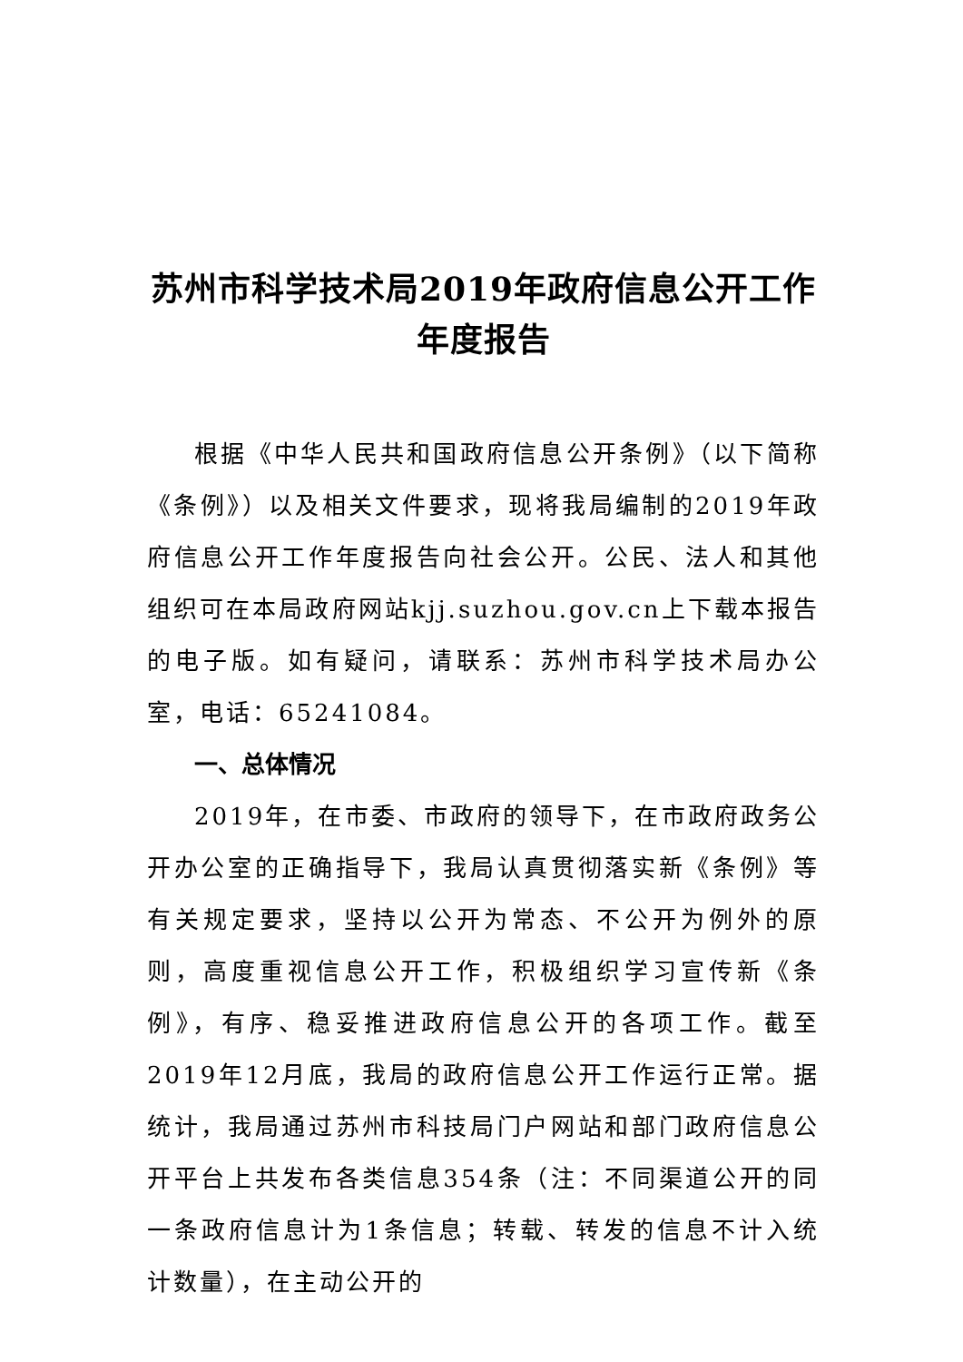苏州市科学技术局2019年政府信息公开工作年度报告
根据《中华人民共和国政府信息公开条例》（以下简称《条例》）以及相关文件要求，现将我局编制的2019年政府信息公开工作年度报告向社会公开。公民、法人和其他组织可在本局政府网站kjj.suzhou.gov.cn上下载本报告的电子版。如有疑问，请联系：苏州市科学技术局办公室，电话：65241084。
一、总体情况
2019年，在市委、市政府的领导下，在市政府政务公开办公室的正确指导下，我局认真贯彻落实新《条例》等有关规定要求，坚持以公开为常态、不公开为例外的原则，高度重视信息公开工作，积极组织学习宣传新《条例》，有序、稳妥推进政府信息公开的各项工作。截至2019年12月底，我局的政府信息公开工作运行正常。据统计，我局通过苏州市科技局门户网站和部门政府信息公开平台上共发布各类信息354条（注：不同渠道公开的同一条政府信息计为1条信息；转载、转发的信息不计入统计数量），在主动公开的